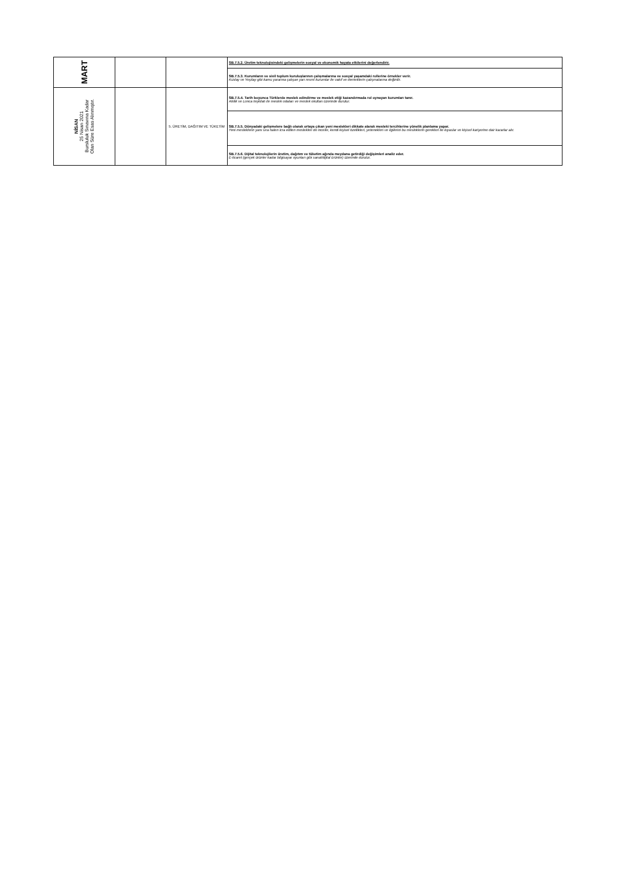| MART | | | SB.7.5.2. Üretim teknolojisindeki gelişmelerin sosyal ve ekonomik hayata etkilerini değerlendirir. |
| | | | SB.7.5.3. Kurumların ve sivil toplum kuruluşlarının çalışmalarına ve sosyal yaşamdaki rollerine örnekler verir. Kızılay ve Yeşilay gibi kamu yararına çalışan yarı resmî kurumlar ile vakıf ve derneklerin çalışmalarına değinilir. |
| NİSAN 25 Nisan 2021 Bursluluk Sınavına Kadar Olan Süre Esas Alınmıştır. | | 5. ÜRETİM, DAĞITIM VE TÜKETİM | SB.7.5.4. Tarih boyunca Türklerde meslek edindirme ve meslek etiği kazandırmada rol oynayan kurumları tanır. Ahilik ve Lonca teşkilatı ile meslek odaları ve meslek okulları üzerinde durulur. |
| | | | SB.7.5.5. Dünyadaki gelişmelere bağlı olarak ortaya çıkan yeni meslekleri dikkate alarak mesleki tercihlerine yönelik planlama yapar. Yeni mesleklerin yanı sıra halen icra edilen meslekleri de inceler, kendi kişisel özellikleri, yetenekleri ve ilgilerini bu mesleklerin gerekleri ile kıyaslar ve kişisel kariyerine dair kararlar alır. |
| | | | SB.7.5.6. Dijital teknolojilerin üretim, dağıtım ve tüketim ağında meydana getirdiği değişimleri analiz eder. E-ticaret (gerçek ürünler kadar bilgisayar oyunları gibi sanal/dijital ürünler) üzerinde durulur. |